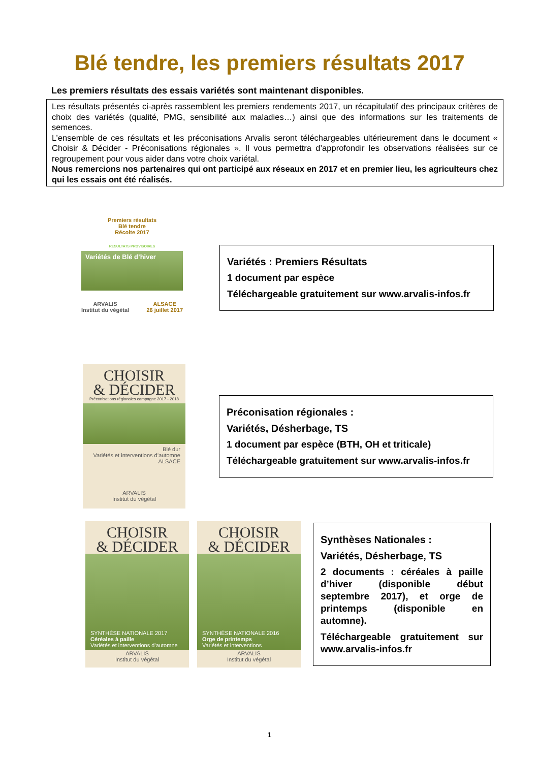Blé tendre, les premiers résultats 2017
Les premiers résultats des essais variétés sont maintenant disponibles.
Les résultats présentés ci-après rassemblent les premiers rendements 2017, un récapitulatif des principaux critères de choix des variétés (qualité, PMG, sensibilité aux maladies…) ainsi que des informations sur les traitements de semences.
L’ensemble de ces résultats et les préconisations Arvalis seront téléchargeables ultérieurement dans le document « Choisir & Décider - Préconisations régionales ». Il vous permettra d’approfondir les observations réalisées sur ce regroupement pour vous aider dans votre choix variétal.
Nous remercions nos partenaires qui ont participé aux réseaux en 2017 et en premier lieu, les agriculteurs chez qui les essais ont été réalisés.
Premiers résultats
Blé tendre
Récolte 2017
RESULTATS PROVISOIRES
Variétés de Blé d’hiver
ARVALIS
Institut du végétal ALSACE
26 juillet 2017
Variétés : Premiers Résultats
1 document par espèce
Téléchargeable gratuitement sur www.arvalis-infos.fr
CHOISIR
& DÉCIDER
Préconisations régionales campagne 2017 - 2018
Blé dur
Variétés et interventions d’automne
ALSACE
ARVALIS
Institut du végétal
Préconisation régionales :
Variétés, Désherbage, TS
1 document par espèce (BTH, OH et triticale)
Téléchargeable gratuitement sur www.arvalis-infos.fr
CHOISIR
& DÉCIDER
SYNTHÈSE NATIONALE 2017
Céréales à paille
Variétés et interventions d’automne
ARVALIS
Institut du végétal
CHOISIR
& DÉCIDER
SYNTHÈSE NATIONALE 2016
Orge de printemps
Variétés et interventions
ARVALIS
Institut du végétal
Synthèses Nationales :
Variétés, Désherbage, TS
2 documents : céréales à paille d’hiver (disponible début septembre 2017), et orge de printemps (disponible en automne).
Téléchargeable gratuitement sur www.arvalis-infos.fr
1